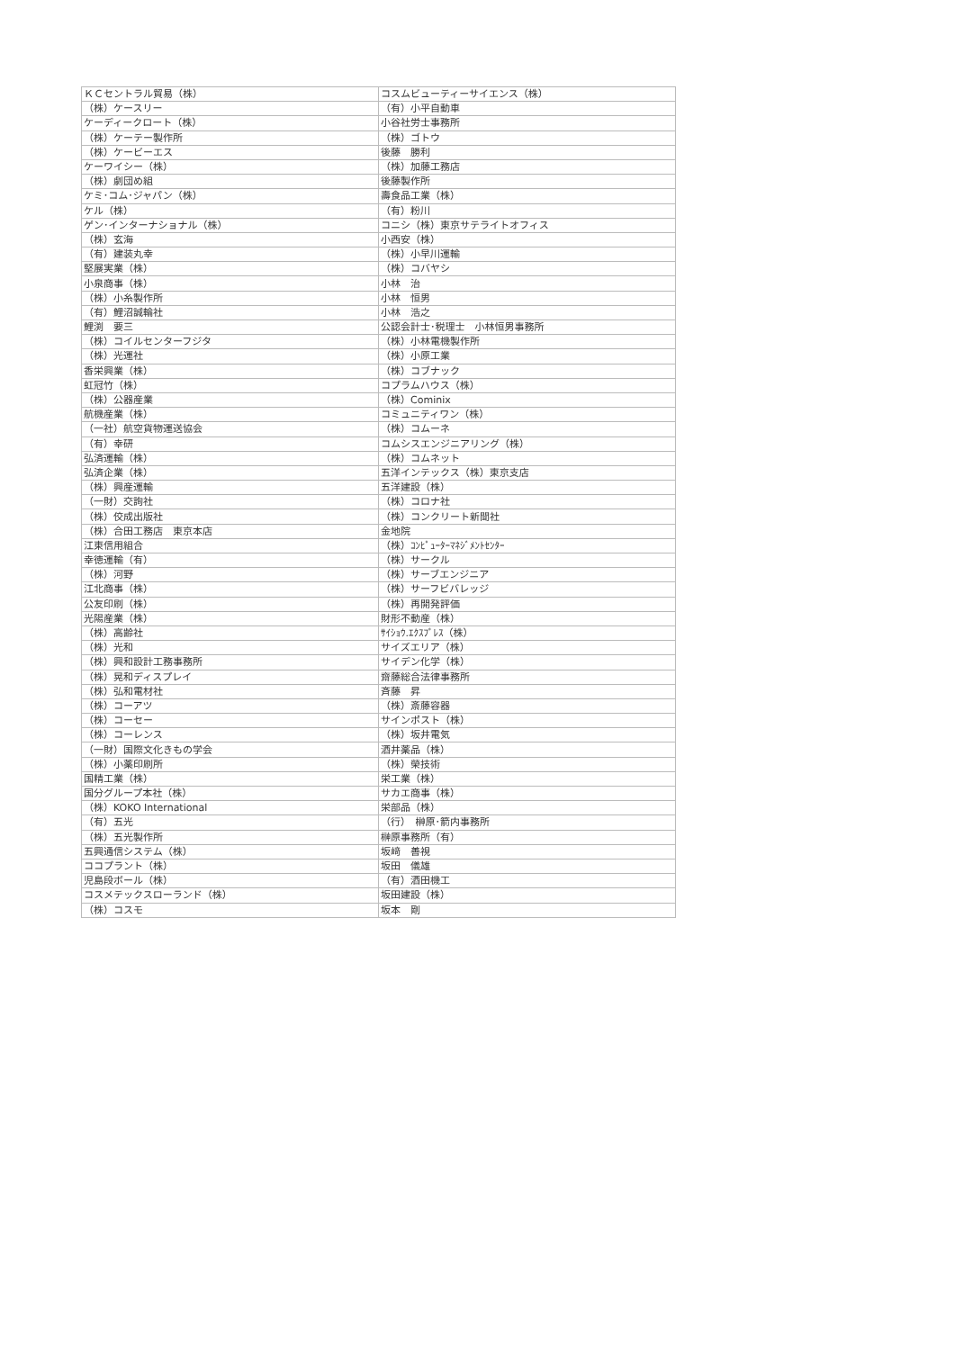| ＫＣセントラル貿易（株） | コスムビューティーサイエンス（株） |
| （株）ケースリー | （有）小平自動車 |
| ケーディークロート（株） | 小谷社労士事務所 |
| （株）ケーテー製作所 | （株）ゴトウ |
| （株）ケービーエス | 後藤 勝利 |
| ケーワイシー（株） | （株）加藤工務店 |
| （株）劇団め組 | 後藤製作所 |
| ケミ･コム･ジャパン（株） | 壽食品工業（株） |
| ケル（株） | （有）粉川 |
| ゲン･インターナショナル（株） | コニシ（株）東京サテライトオフィス |
| （株）玄海 | 小西安（株） |
| （有）建装丸幸 | （株）小早川運輸 |
| 堅展実業（株） | （株）コバヤシ |
| 小泉商事（株） | 小林 治 |
| （株）小糸製作所 | 小林 恒男 |
| （有）鯉沼誠輪社 | 小林 浩之 |
| 鯉渕 要三 | 公認会計士･税理士 小林恒男事務所 |
| （株）コイルセンターフジタ | （株）小林電機製作所 |
| （株）光運社 | （株）小原工業 |
| 香栄興業（株） | （株）コブナック |
| 虹冠竹（株） | コプラムハウス（株） |
| （株）公器産業 | （株）Cominix |
| 航機産業（株） | コミュニティワン（株） |
| （一社）航空貨物運送協会 | （株）コムーネ |
| （有）幸研 | コムシスエンジニアリング（株） |
| 弘済運輸（株） | （株）コムネット |
| 弘済企業（株） | 五洋インテックス（株）東京支店 |
| （株）興産運輸 | 五洋建設（株） |
| （一財）交詢社 | （株）コロナ社 |
| （株）佼成出版社 | （株）コンクリート新聞社 |
| （株）合田工務店 東京本店 | 金地院 |
| 江東信用組合 | （株）ｺﾝﾋﾟｭｰﾀｰﾏﾈｼﾞﾒﾝﾄｾﾝﾀｰ |
| 幸徳運輸（有） | （株）サークル |
| （株）河野 | （株）サーブエンジニア |
| 江北商事（株） | （株）サーフビバレッジ |
| 公友印刷（株） | （株）再開発評価 |
| 光陽産業（株） | 財形不動産（株） |
| （株）高齢社 | ｻｲｼｮｳ.ｴｸｽﾌﾟﾚｽ（株） |
| （株）光和 | サイズエリア（株） |
| （株）興和設計工務事務所 | サイデン化学（株） |
| （株）晃和ディスプレイ | 齋藤総合法律事務所 |
| （株）弘和電材社 | 斉藤 昇 |
| （株）コーアツ | （株）斎藤容器 |
| （株）コーセー | サインポスト（株） |
| （株）コーレンス | （株）坂井電気 |
| （一財）国際文化きもの学会 | 酒井薬品（株） |
| （株）小薬印刷所 | （株）榮技術 |
| 国精工業（株） | 栄工業（株） |
| 国分グループ本社（株） | サカエ商事（株） |
| （株）KOKO International | 栄部品（株） |
| （有）五光 | （行） 榊原･箭内事務所 |
| （株）五光製作所 | 榊原事務所（有） |
| 五興通信システム（株） | 坂﨑 善視 |
| ココプラント（株） | 坂田 儀雄 |
| 児島段ボール（株） | （有）酒田機工 |
| コスメテックスローランド（株） | 坂田建設（株） |
| （株）コスモ | 坂本 剛 |